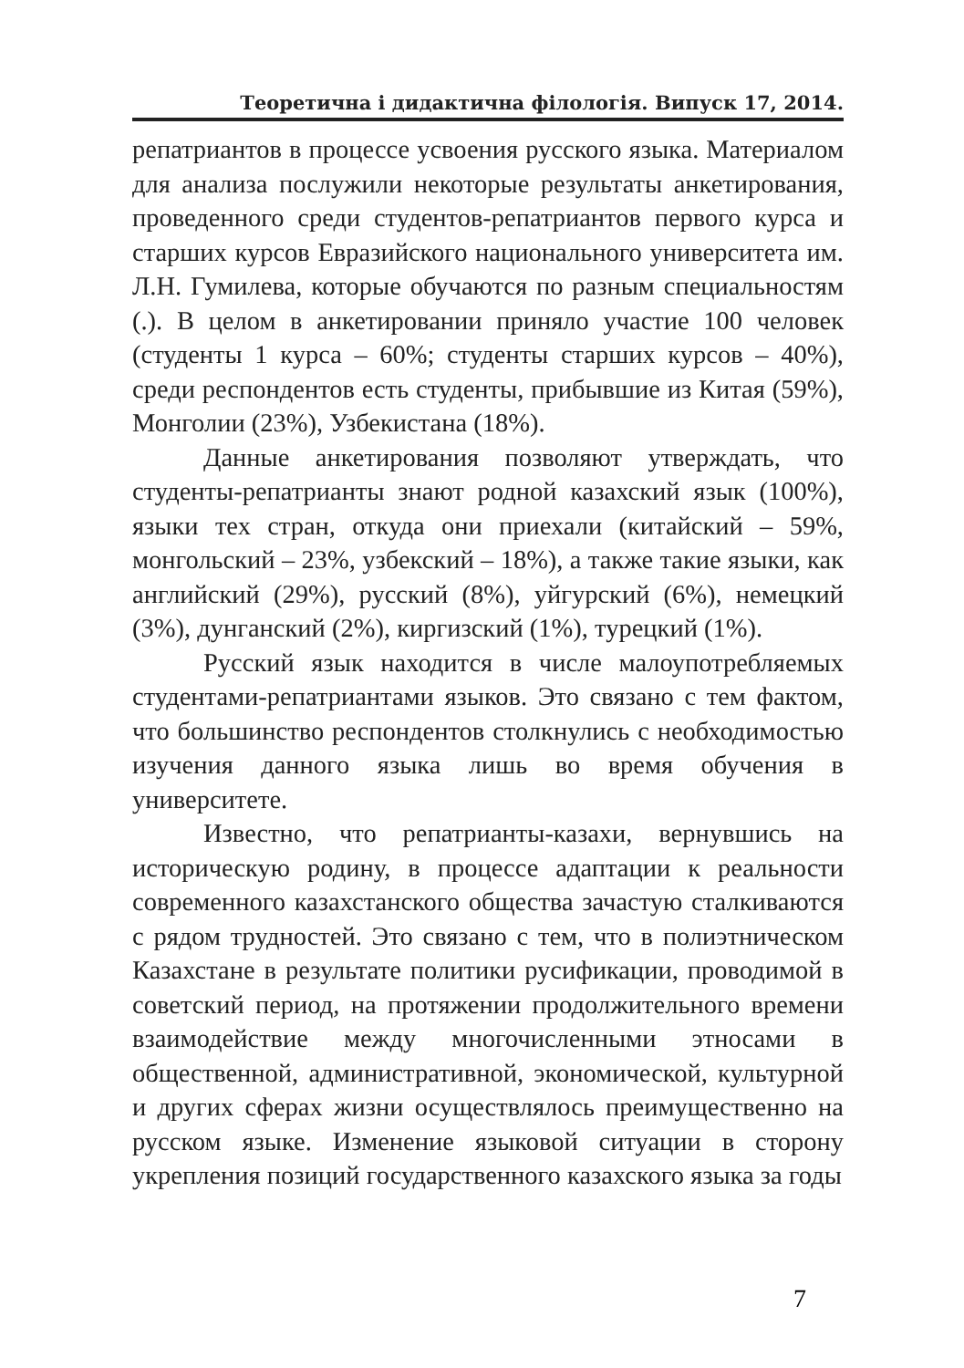Теоретична і дидактична філологія. Випуск 17, 2014.
репатриантов в процессе усвоения русского языка. Материалом для анализа послужили некоторые результаты анкетирования, проведенного среди студентов-репатриантов первого курса и старших курсов Евразийского национального университета им. Л.Н. Гумилева, которые обучаются по разным специальностям (.). В целом в анкетировании приняло участие 100 человек (студенты 1 курса – 60%; студенты старших курсов – 40%), среди респондентов есть студенты, прибывшие из Китая (59%), Монголии (23%), Узбекистана (18%).
Данные анкетирования позволяют утверждать, что студенты-репатрианты знают родной казахский язык (100%), языки тех стран, откуда они приехали (китайский – 59%, монгольский – 23%, узбекский – 18%), а также такие языки, как английский (29%), русский (8%), уйгурский (6%), немецкий (3%), дунганский (2%), киргизский (1%), турецкий (1%).
Русский язык находится в числе малоупотребляемых студентами-репатриантами языков. Это связано с тем фактом, что большинство респондентов столкнулись с необходимостью изучения данного языка лишь во время обучения в университете.
Известно, что репатрианты-казахи, вернувшись на историческую родину, в процессе адаптации к реальности современного казахстанского общества зачастую сталкиваются с рядом трудностей. Это связано с тем, что в полиэтническом Казахстане в результате политики русификации, проводимой в советский период, на протяжении продолжительного времени взаимодействие между многочисленными этносами в общественной, административной, экономической, культурной и других сферах жизни осуществлялось преимущественно на русском языке. Изменение языковой ситуации в сторону укрепления позиций государственного казахского языка за годы
7